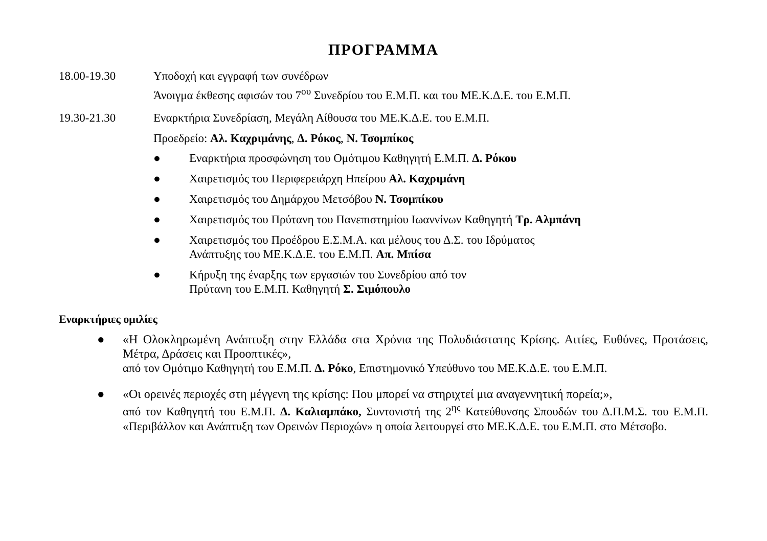ΠΡΟΓΡΑΜΜΑ
18.00-19.30 Υποδοχή και εγγραφή των συνέδρων
Άνοιγμα έκθεσης αφισών του 7<sup>ου</sup> Συνεδρίου του Ε.Μ.Π. και του ΜΕ.Κ.Δ.Ε. του Ε.Μ.Π.
19.30-21.30 Εναρκτήρια Συνεδρίαση, Μεγάλη Αίθουσα του ΜΕ.Κ.Δ.Ε. του Ε.Μ.Π.
Προεδρείο: Αλ. Καχριμάνης, Δ. Ρόκος, Ν. Τσομπίκος
● Εναρκτήρια προσφώνηση του Ομότιμου Καθηγητή Ε.Μ.Π. Δ. Ρόκου
● Χαιρετισμός του Περιφερειάρχη Ηπείρου Αλ. Καχριμάνη
● Χαιρετισμός του Δημάρχου Μετσόβου Ν. Τσομπίκου
● Χαιρετισμός του Πρύτανη του Πανεπιστημίου Ιωαννίνων Καθηγητή Τρ. Αλμπάνη
● Χαιρετισμός του Προέδρου Ε.Σ.Μ.Α. και μέλους του Δ.Σ. του Ιδρύματος
Ανάπτυξης του ΜΕ.Κ.Δ.Ε. του Ε.Μ.Π. Απ. Μπίσα
● Κήρυξη της έναρξης των εργασιών του Συνεδρίου από τον
Πρύτανη του Ε.Μ.Π. Καθηγητή Σ. Σιμόπουλο
Εναρκτήριες ομιλίες
● «Η Ολοκληρωμένη Ανάπτυξη στην Ελλάδα στα Χρόνια της Πολυδιάστατης Κρίσης. Αιτίες, Ευθύνες, Προτάσεις, Μέτρα, Δράσεις και Προοπτικές»,
από τον Ομότιμο Καθηγητή του Ε.Μ.Π. Δ. Ρόκο, Επιστημονικό Υπεύθυνο του ΜΕ.Κ.Δ.Ε. του Ε.Μ.Π.
● «Οι ορεινές περιοχές στη μέγγενη της κρίσης: Που μπορεί να στηριχτεί μια αναγεννητική πορεία;»,
από τον Καθηγητή του Ε.Μ.Π. Δ. Καλιαμπάκο, Συντονιστή της 2<sup>ης</sup> Κατεύθυνσης Σπουδών του Δ.Π.Μ.Σ. του Ε.Μ.Π. «Περιβάλλον και Ανάπτυξη των Ορεινών Περιοχών» η οποία λειτουργεί στο ΜΕ.Κ.Δ.Ε. του Ε.Μ.Π. στο Μέτσοβο.